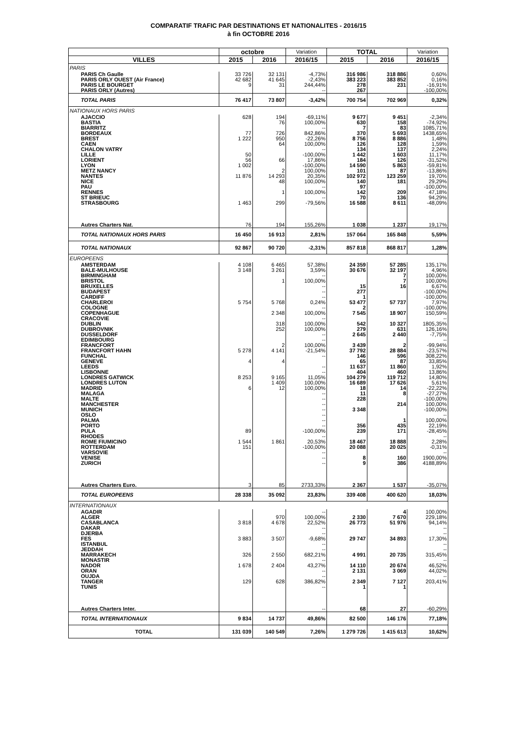COMPARATIF TRAFIC PAR DESTINATIONS ET NATIONALITES - 2016/15
à fin OCTOBRE 2016
| | octobre | | Variation | TOTAL | | Variation |
| --- | --- | --- | --- | --- | --- | --- |
| VILLES | 2015 | 2016 | 2016/15 | 2015 | 2016 | 2016/15 |
| PARIS | | | | | | |
| PARIS Ch Gaulle | 33 726 | 32 131 | -4,73% | 316 986 | 318 886 | 0,60% |
| PARIS ORLY OUEST (Air France) | 42 682 | 41 645 | -2,43% | 383 223 | 383 852 | 0,16% |
| PARIS LE BOURGET | 9 | 31 | 244,44% | 278 | 231 | -16,91% |
| PARIS ORLY (Autres) | | | -- | 267 | | -100,00% |
| TOTAL PARIS | 76 417 | 73 807 | -3,42% | 700 754 | 702 969 | 0,32% |
| NATIONAUX HORS PARIS | | | | | | |
| AJACCIO | 628 | 194 | -69,11% | 9 677 | 9 451 | -2,34% |
| BASTIA | | 76 | 100,00% | 630 | 158 | -74,92% |
| BIARRITZ | | | -- | 7 | 83 | 1085,71% |
| BORDEAUX | 77 | 726 | 842,86% | 370 | 5 693 | 1438,65% |
| BREST | 1 222 | 950 | -22,26% | 8 756 | 8 886 | 1,48% |
| CAEN | | 64 | 100,00% | 126 | 128 | 1,59% |
| CHALON VATRY | | | -- | 134 | 137 | 2,24% |
| LILLE | 50 | | -100,00% | 1 442 | 1 603 | 11,17% |
| LORIENT | 56 | 66 | 17,86% | 184 | 126 | -31,52% |
| LYON | 1 002 | | -100,00% | 14 590 | 5 863 | -59,81% |
| METZ NANCY | | 2 | 100,00% | 101 | 87 | -13,86% |
| NANTES | 11 876 | 14 293 | 20,35% | 102 972 | 123 259 | 19,70% |
| NICE | | 48 | 100,00% | 140 | 181 | 29,29% |
| PAU | | | -- | 97 | | -100,00% |
| RENNES | | 1 | 100,00% | 142 | 209 | 47,18% |
| ST BRIEUC | | | -- | 70 | 136 | 94,29% |
| STRASBOURG | 1 463 | 299 | -79,56% | 16 588 | 8 611 | -48,09% |
| Autres Charters Nat. | 76 | 194 | 155,26% | 1 038 | 1 237 | 19,17% |
| TOTAL NATIONAUX HORS PARIS | 16 450 | 16 913 | 2,81% | 157 064 | 165 848 | 5,59% |
| TOTAL NATIONAUX | 92 867 | 90 720 | -2,31% | 857 818 | 868 817 | 1,28% |
| EUROPEENS | | | | | | |
| AMSTERDAM | 4 108 | 6 465 | 57,38% | 24 359 | 57 285 | 135,17% |
| BALE-MULHOUSE | 3 148 | 3 261 | 3,59% | 30 676 | 32 197 | 4,96% |
| BIRMINGHAM | | | -- | | 7 | 100,00% |
| BRISTOL | | 1 | 100,00% | | 7 | 100,00% |
| BRUXELLES | | | -- | 15 | 16 | 6,67% |
| BUDAPEST | | | -- | 277 | | -100,00% |
| CARDIFF | | | -- | 1 | | -100,00% |
| CHARLEROI | 5 754 | 5 768 | 0,24% | 53 477 | 57 737 | 7,97% |
| COLOGNE | | | -- | 2 | | -100,00% |
| COPENHAGUE | | 2 348 | 100,00% | 7 545 | 18 907 | 150,59% |
| CRACOVIE | | | -- | | | -- |
| DUBLIN | | 318 | 100,00% | 542 | 10 327 | 1805,35% |
| DUBROVNIK | | 252 | 100,00% | 279 | 631 | 126,16% |
| DUSSELDORF | | | -- | 2 645 | 2 440 | -7,75% |
| EDIMBOURG | | | -- | | | -- |
| FRANCFORT | | 2 | 100,00% | 3 439 | 2 | -99,94% |
| FRANCFORT HAHN | 5 278 | 4 141 | -21,54% | 37 792 | 28 884 | -23,57% |
| FUNCHAL | | | -- | 146 | 596 | 308,22% |
| GENEVE | 4 | 4 | | 65 | 87 | 33,85% |
| LEEDS | | | -- | 11 637 | 11 860 | 1,92% |
| LISBONNE | | | -- | 404 | 460 | 13,86% |
| LONDRES GATWICK | 8 253 | 9 165 | 11,05% | 104 279 | 119 712 | 14,80% |
| LONDRES LUTON | | 1 409 | 100,00% | 16 689 | 17 626 | 5,61% |
| MADRID | 6 | 12 | 100,00% | 18 | 14 | -22,22% |
| MALAGA | | | -- | 11 | 8 | -27,27% |
| MALTE | | | -- | 228 | | -100,00% |
| MANCHESTER | | | -- | | 214 | 100,00% |
| MUNICH | | | -- | 3 348 | | -100,00% |
| OSLO | | | -- | | | -- |
| PALMA | | | -- | | 1 | 100,00% |
| PORTO | | | -- | 356 | 435 | 22,19% |
| PULA | 89 | | -100,00% | 239 | 171 | -28,45% |
| RHODES | | | -- | | | -- |
| ROME FIUMICINO | 1 544 | 1 861 | 20,53% | 18 467 | 18 888 | 2,28% |
| ROTTERDAM | 151 | | -100,00% | 20 088 | 20 025 | -0,31% |
| VARSOVIE | | | -- | | | -- |
| VENISE | | | -- | 8 | 160 | 1900,00% |
| ZURICH | | | -- | 9 | 386 | 4188,89% |
| Autres Charters Euro. | 3 | 85 | 2733,33% | 2 367 | 1 537 | -35,07% |
| TOTAL EUROPEENS | 28 338 | 35 092 | 23,83% | 339 408 | 400 620 | 18,03% |
| INTERNATIONAUX | | | | | | |
| AGADIR | | | -- | | 4 | 100,00% |
| ALGER | | 970 | 100,00% | 2 330 | 7 670 | 229,18% |
| CASABLANCA | 3 818 | 4 678 | 22,52% | 26 773 | 51 976 | 94,14% |
| DAKAR | | | -- | | | -- |
| DJERBA | | | -- | | | -- |
| FES | 3 883 | 3 507 | -9,68% | 29 747 | 34 893 | 17,30% |
| ISTANBUL | | | -- | | | -- |
| JEDDAH | | | -- | | | -- |
| MARRAKECH | 326 | 2 550 | 682,21% | 4 991 | 20 735 | 315,45% |
| MONASTIR | | | -- | | | -- |
| NADOR | 1 678 | 2 404 | 43,27% | 14 110 | 20 674 | 46,52% |
| ORAN | | | -- | 2 131 | 3 069 | 44,02% |
| OUJDA | | | -- | | | -- |
| TANGER | 129 | 628 | 386,82% | 2 349 | 7 127 | 203,41% |
| TUNIS | | | -- | 1 | 1 | |
| Autres Charters Inter. | | | -- | 68 | 27 | -60,29% |
| TOTAL INTERNATIONAUX | 9 834 | 14 737 | 49,86% | 82 500 | 146 176 | 77,18% |
| TOTAL | 131 039 | 140 549 | 7,26% | 1 279 726 | 1 415 613 | 10,62% |